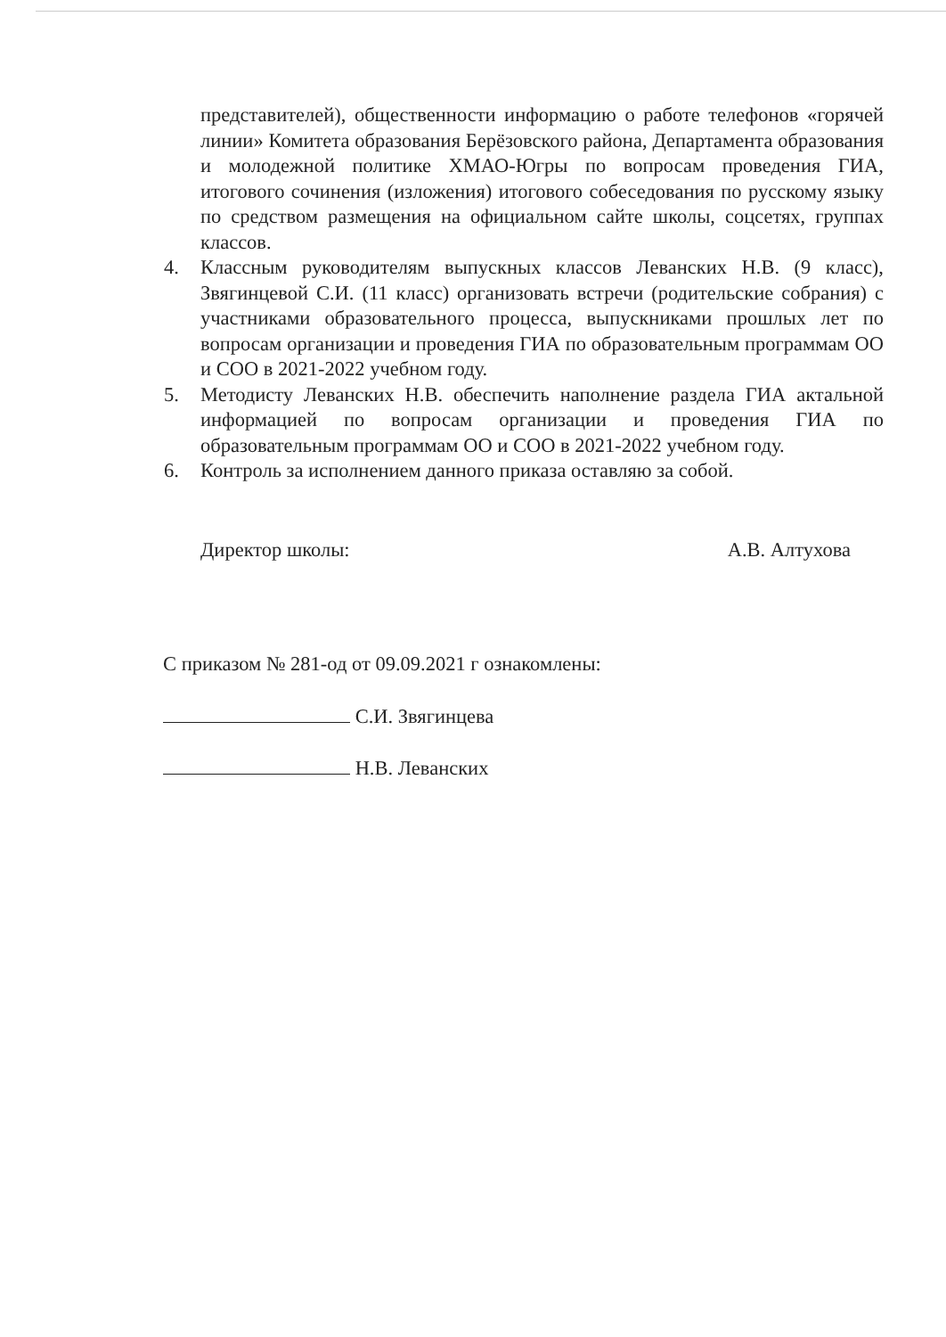представителей), общественности информацию о работе телефонов «горячей линии» Комитета образования Берёзовского района, Департамента образования и молодежной политике ХМАО-Югры по вопросам проведения ГИА, итогового сочинения (изложения) итогового собеседования по русскому языку по средством размещения на официальном сайте школы, соцсетях, группах классов.
4. Классным руководителям выпускных классов Леванских Н.В. (9 класс), Звягинцевой С.И. (11 класс) организовать встречи (родительские собрания) с участниками образовательного процесса, выпускниками прошлых лет по вопросам организации и проведения ГИА по образовательным программам ОО и СОО в 2021-2022 учебном году.
5. Методисту Леванских Н.В. обеспечить наполнение раздела ГИА актальной информацией по вопросам организации и проведения ГИА по образовательным программам ОО и СОО в 2021-2022 учебном году.
6. Контроль за исполнением данного приказа оставляю за собой.
Директор школы: А.В. Алтухова
С приказом № 281-од от 09.09.2021 г ознакомлены:
С.И. Звягинцева
Н.В. Леванских